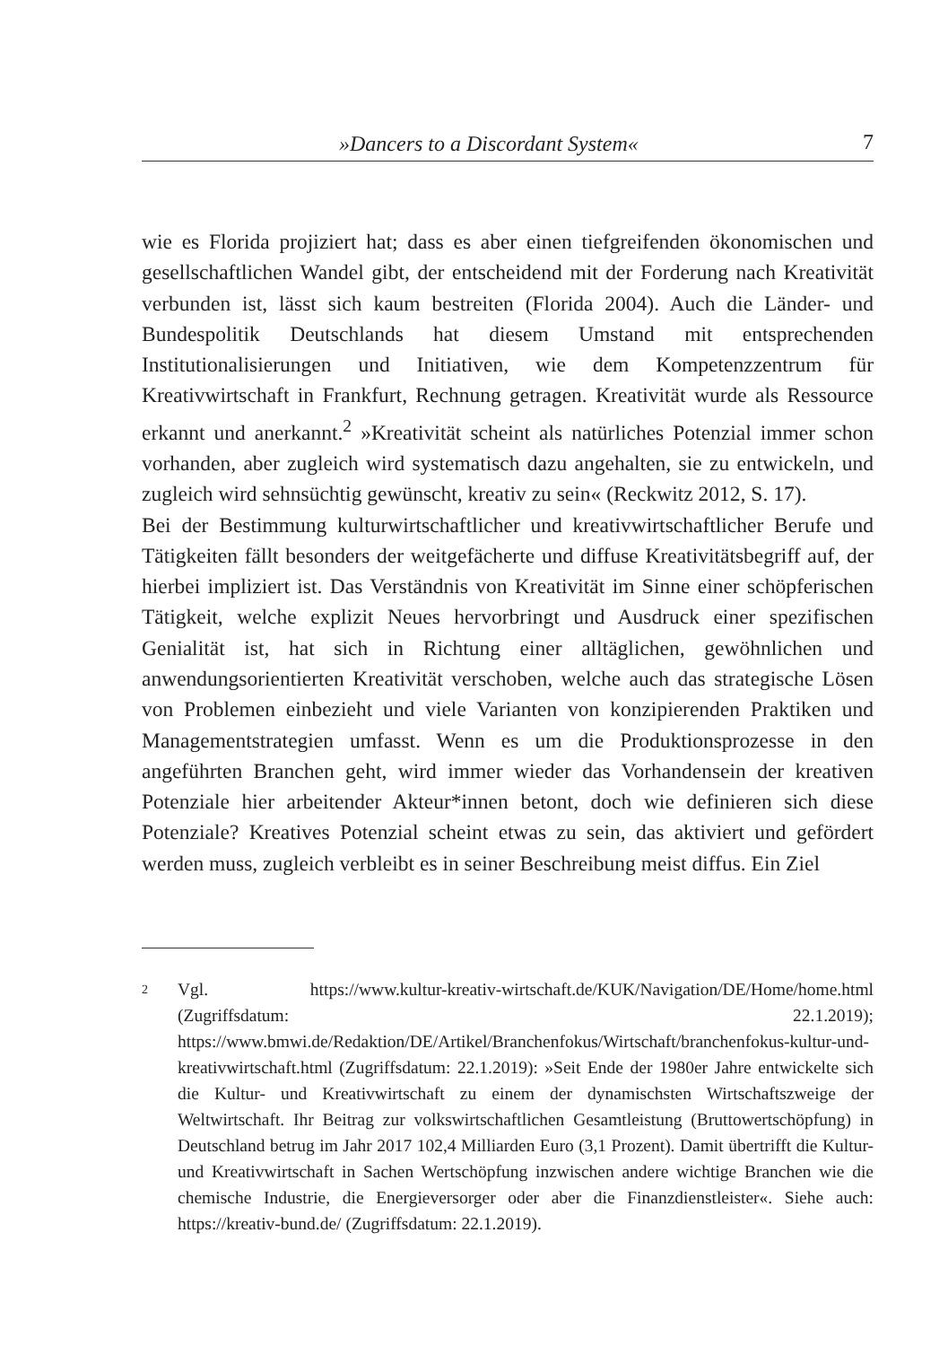»Dancers to a Discordant System« 7
wie es Florida projiziert hat; dass es aber einen tiefgreifenden ökonomischen und gesellschaftlichen Wandel gibt, der entscheidend mit der Forderung nach Kreativität verbunden ist, lässt sich kaum bestreiten (Florida 2004). Auch die Länder- und Bundespolitik Deutschlands hat diesem Umstand mit entsprechenden Institutionalisierungen und Initiativen, wie dem Kompetenzzentrum für Kreativwirtschaft in Frankfurt, Rechnung getragen. Kreativität wurde als Ressource erkannt und anerkannt.<sup>2</sup> »Kreativität scheint als natürliches Potenzial immer schon vorhanden, aber zugleich wird systematisch dazu angehalten, sie zu entwickeln, und zugleich wird sehnsüchtig gewünscht, kreativ zu sein« (Reckwitz 2012, S. 17).
Bei der Bestimmung kulturwirtschaftlicher und kreativwirtschaftlicher Berufe und Tätigkeiten fällt besonders der weitgefächerte und diffuse Kreativitätsbegriff auf, der hierbei impliziert ist. Das Verständnis von Kreativität im Sinne einer schöpferischen Tätigkeit, welche explizit Neues hervorbringt und Ausdruck einer spezifischen Genialität ist, hat sich in Richtung einer alltäglichen, gewöhnlichen und anwendungsorientierten Kreativität verschoben, welche auch das strategische Lösen von Problemen einbezieht und viele Varianten von konzipierenden Praktiken und Managementstrategien umfasst. Wenn es um die Produktionsprozesse in den angeführten Branchen geht, wird immer wieder das Vorhandensein der kreativen Potenziale hier arbeitender Akteur*innen betont, doch wie definieren sich diese Potenziale? Kreatives Potenzial scheint etwas zu sein, das aktiviert und gefördert werden muss, zugleich verbleibt es in seiner Beschreibung meist diffus. Ein Ziel
2
Vgl. https://www.kultur-kreativ-wirtschaft.de/KUK/Navigation/DE/Home/home.html (Zugriffsdatum: 22.1.2019); https://www.bmwi.de/Redaktion/DE/Artikel/Branchenfokus/Wirtschaft/branchenfokus-kultur-und-kreativwirtschaft.html (Zugriffsdatum: 22.1.2019): »Seit Ende der 1980er Jahre entwickelte sich die Kultur- und Kreativwirtschaft zu einem der dynamischsten Wirtschaftszweige der Weltwirtschaft. Ihr Beitrag zur volkswirtschaftlichen Gesamtleistung (Bruttowertschöpfung) in Deutschland betrug im Jahr 2017 102,4 Milliarden Euro (3,1 Prozent). Damit übertrifft die Kultur- und Kreativwirtschaft in Sachen Wertschöpfung inzwischen andere wichtige Branchen wie die chemische Industrie, die Energieversorger oder aber die Finanzdienstleister«. Siehe auch: https://kreativ-bund.de/ (Zugriffsdatum: 22.1.2019).